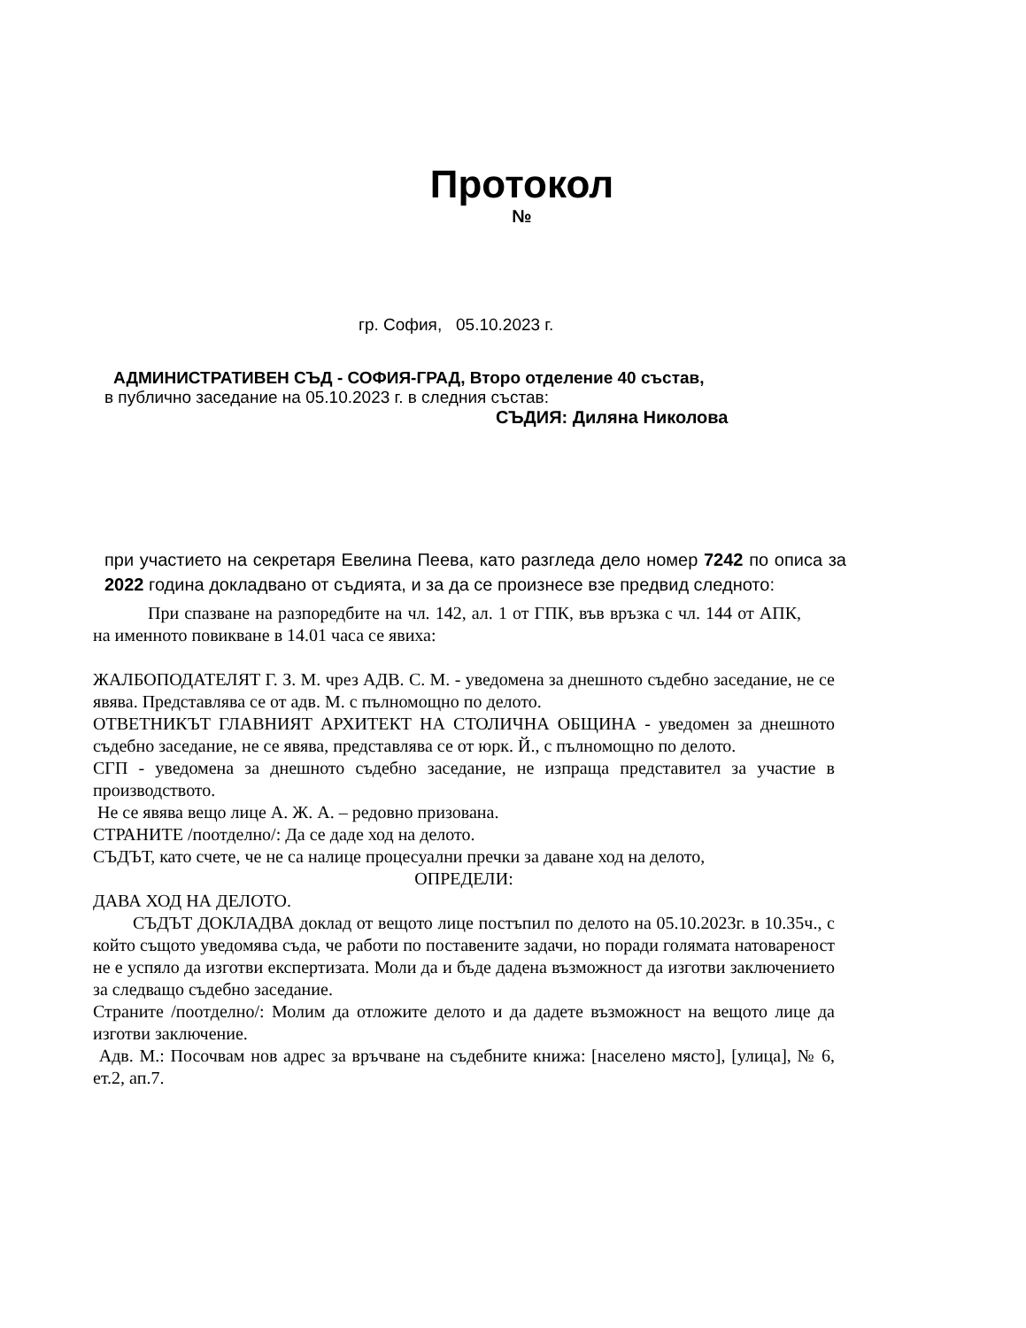Протокол
№
гр. София, 05.10.2023 г.
АДМИНИСТРАТИВЕН СЪД - СОФИЯ-ГРАД, Второ отделение 40 състав,
в публично заседание на 05.10.2023 г. в следния състав:
СЪДИЯ: Диляна Николова
при участието на секретаря Евелина Пеева, като разгледа дело номер 7242 по описа за 2022 година докладвано от съдията, и за да се произнесе взе предвид следното:
При спазване на разпоредбите на чл. 142, ал. 1 от ГПК, във връзка с чл. 144 от АПК, на именното повикване в 14.01 часа се явиха:
ЖАЛБОПОДАТЕЛЯТ Г. З. М. чрез АДВ. С. М. - уведомена за днешното съдебно заседание, не се явява. Представлява се от адв. М. с пълномощно по делото.
ОТВЕТНИКЪТ ГЛАВНИЯТ АРХИТЕКТ НА СТОЛИЧНА ОБЩИНА - уведомен за днешното съдебно заседание, не се явява, представлява се от юрк. Й., с пълномощно по делото.
СГП - уведомена за днешното съдебно заседание, не изпраща представител за участие в производството.
Не се явява вещо лице А. Ж. А. – редовно призована.
СТРАНИТЕ /поотделно/: Да се даде ход на делото.
СЪДЪТ, като счете, че не са налице процесуални пречки за даване ход на делото,
ОПРЕДЕЛИ:
ДАВА ХОД НА ДЕЛОТО.
СЪДЪТ ДОКЛАДВА доклад от вещото лице постъпил по делото на 05.10.2023г. в 10.35ч., с който същото уведомява съда, че работи по поставените задачи, но поради голямата натовареност не е успяло да изготви експертизата. Моли да и бъде дадена възможност да изготви заключението за следващо съдебно заседание.
Страните /поотделно/: Молим да отложите делото и да дадете възможност на вещото лице да изготви заключение.
Адв. М.: Посочвам нов адрес за връчване на съдебните книжа: [населено място], [улица], № 6, ет.2, ап.7.